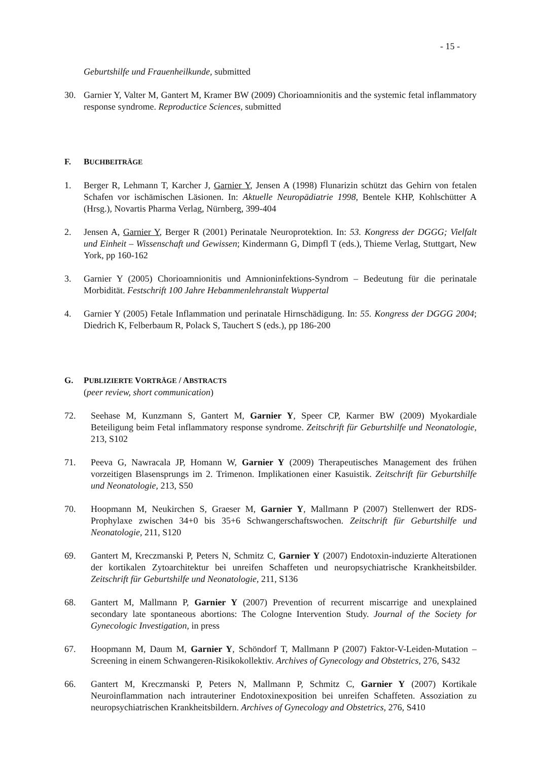- 15 -
Geburtshilfe und Frauenheilkunde, submitted
30. Garnier Y, Valter M, Gantert M, Kramer BW (2009) Chorioamnionitis and the systemic fetal inflammatory response syndrome. Reproductice Sciences, submitted
F. BUCHBEITRÄGE
1. Berger R, Lehmann T, Karcher J, Garnier Y, Jensen A (1998) Flunarizin schützt das Gehirn von fetalen Schafen vor ischämischen Läsionen. In: Aktuelle Neuropädiatrie 1998, Bentele KHP, Kohlschütter A (Hrsg.), Novartis Pharma Verlag, Nürnberg, 399-404
2. Jensen A, Garnier Y, Berger R (2001) Perinatale Neuroprotektion. In: 53. Kongress der DGGG; Vielfalt und Einheit – Wissenschaft und Gewissen; Kindermann G, Dimpfl T (eds.), Thieme Verlag, Stuttgart, New York, pp 160-162
3. Garnier Y (2005) Chorioamnionitis und Amnioninfektions-Syndrom – Bedeutung für die perinatale Morbidität. Festschrift 100 Jahre Hebammenlehranstalt Wuppertal
4. Garnier Y (2005) Fetale Inflammation und perinatale Hirnschädigung. In: 55. Kongress der DGGG 2004; Diedrich K, Felberbaum R, Polack S, Tauchert S (eds.), pp 186-200
G. PUBLIZIERTE VORTRÄGE / ABSTRACTS
(peer review, short communication)
72. Seehase M, Kunzmann S, Gantert M, Garnier Y, Speer CP, Karmer BW (2009) Myokardiale Beteiligung beim Fetal inflammatory response syndrome. Zeitschrift für Geburtshilfe und Neonatologie, 213, S102
71. Peeva G, Nawracala JP, Homann W, Garnier Y (2009) Therapeutisches Management des frühen vorzeitigen Blasensprungs im 2. Trimenon. Implikationen einer Kasuistik. Zeitschrift für Geburtshilfe und Neonatologie, 213, S50
70. Hoopmann M, Neukirchen S, Graeser M, Garnier Y, Mallmann P (2007) Stellenwert der RDS-Prophylaxe zwischen 34+0 bis 35+6 Schwangerschaftswochen. Zeitschrift für Geburtshilfe und Neonatologie, 211, S120
69. Gantert M, Kreczmanski P, Peters N, Schmitz C, Garnier Y (2007) Endotoxin-induzierte Alterationen der kortikalen Zytoarchitektur bei unreifen Schaffeten und neuropsychiatrische Krankheitsbilder. Zeitschrift für Geburtshilfe und Neonatologie, 211, S136
68. Gantert M, Mallmann P, Garnier Y (2007) Prevention of recurrent miscarrige and unexplained secondary late spontaneous abortions: The Cologne Intervention Study. Journal of the Society for Gynecologic Investigation, in press
67. Hoopmann M, Daum M, Garnier Y, Schöndorf T, Mallmann P (2007) Faktor-V-Leiden-Mutation – Screening in einem Schwangeren-Risikokollektiv. Archives of Gynecology and Obstetrics, 276, S432
66. Gantert M, Kreczmanski P, Peters N, Mallmann P, Schmitz C, Garnier Y (2007) Kortikale Neuroinflammation nach intrauteriner Endotoxinexposition bei unreifen Schaffeten. Assoziation zu neuropsychiatrischen Krankheitsbildern. Archives of Gynecology and Obstetrics, 276, S410